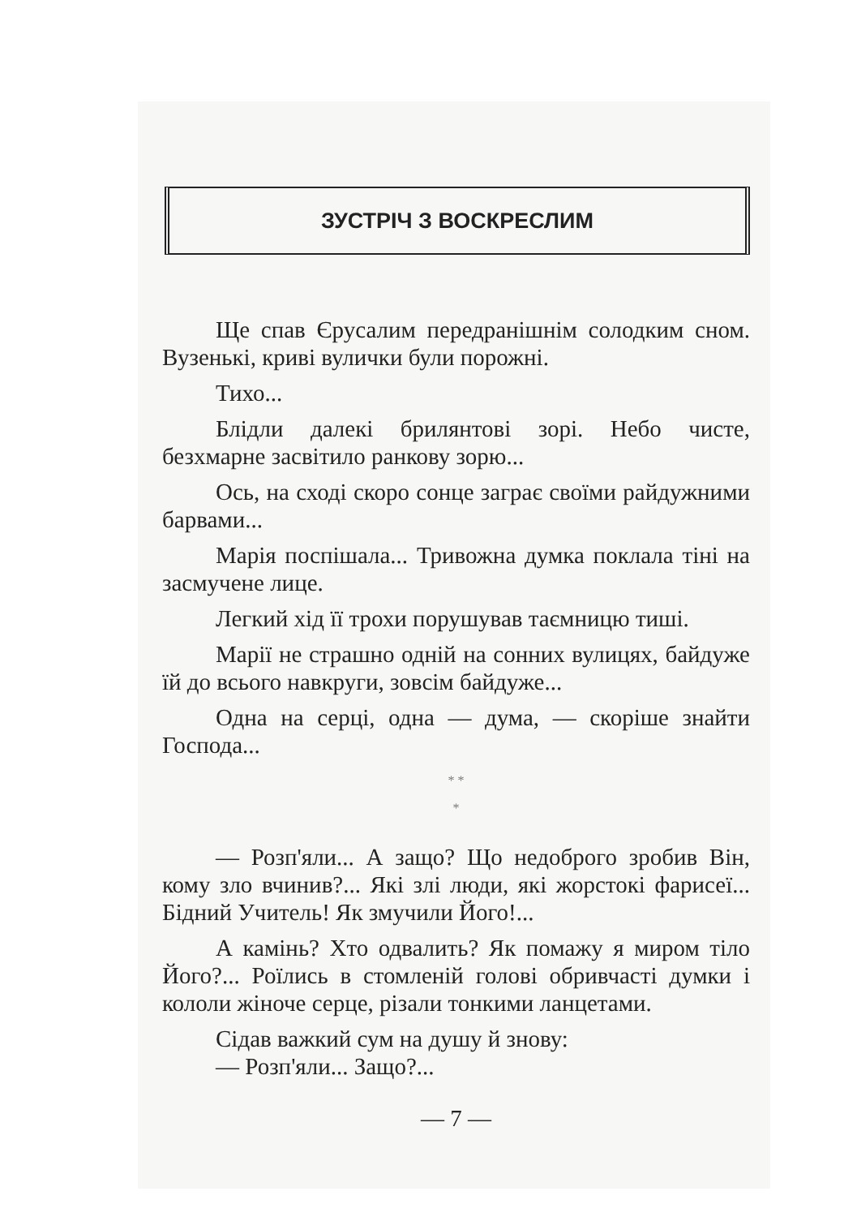ЗУСТРІЧ З ВОСКРЕСЛИМ
Ще спав Єрусалим передранішнім солодким сном. Вузенькі, криві вулички були порожні.
Тихо...
Блідли далекі брилянтові зорі. Небо чисте, безхмарне засвітило ранкову зорю...
Ось, на сході скоро сонце заграє своїми райдужними барвами...
Марія поспішала... Тривожна думка поклала тіні на засмучене лице.
Легкий хід її трохи порушував таємницю тиші.
Марії не страшно одній на сонних вулицях, байдуже їй до всього навкруги, зовсім байдуже...
Одна на серці, одна — дума, — скоріше знайти Господа...
* *
*
— Розп'яли... А защо? Що недоброго зробив Він, кому зло вчинив?... Які злі люди, які жорстокі фарисеї... Бідний Учитель! Як змучили Його!...
А камінь? Хто одвалить? Як помажу я миром тіло Його?... Роїлись в стомленій голові обривчасті думки і кололи жіноче серце, різали тонкими ланцетами.
Сідав важкий сум на душу й знову:
— Розп'яли... Защо?...
— 7 —